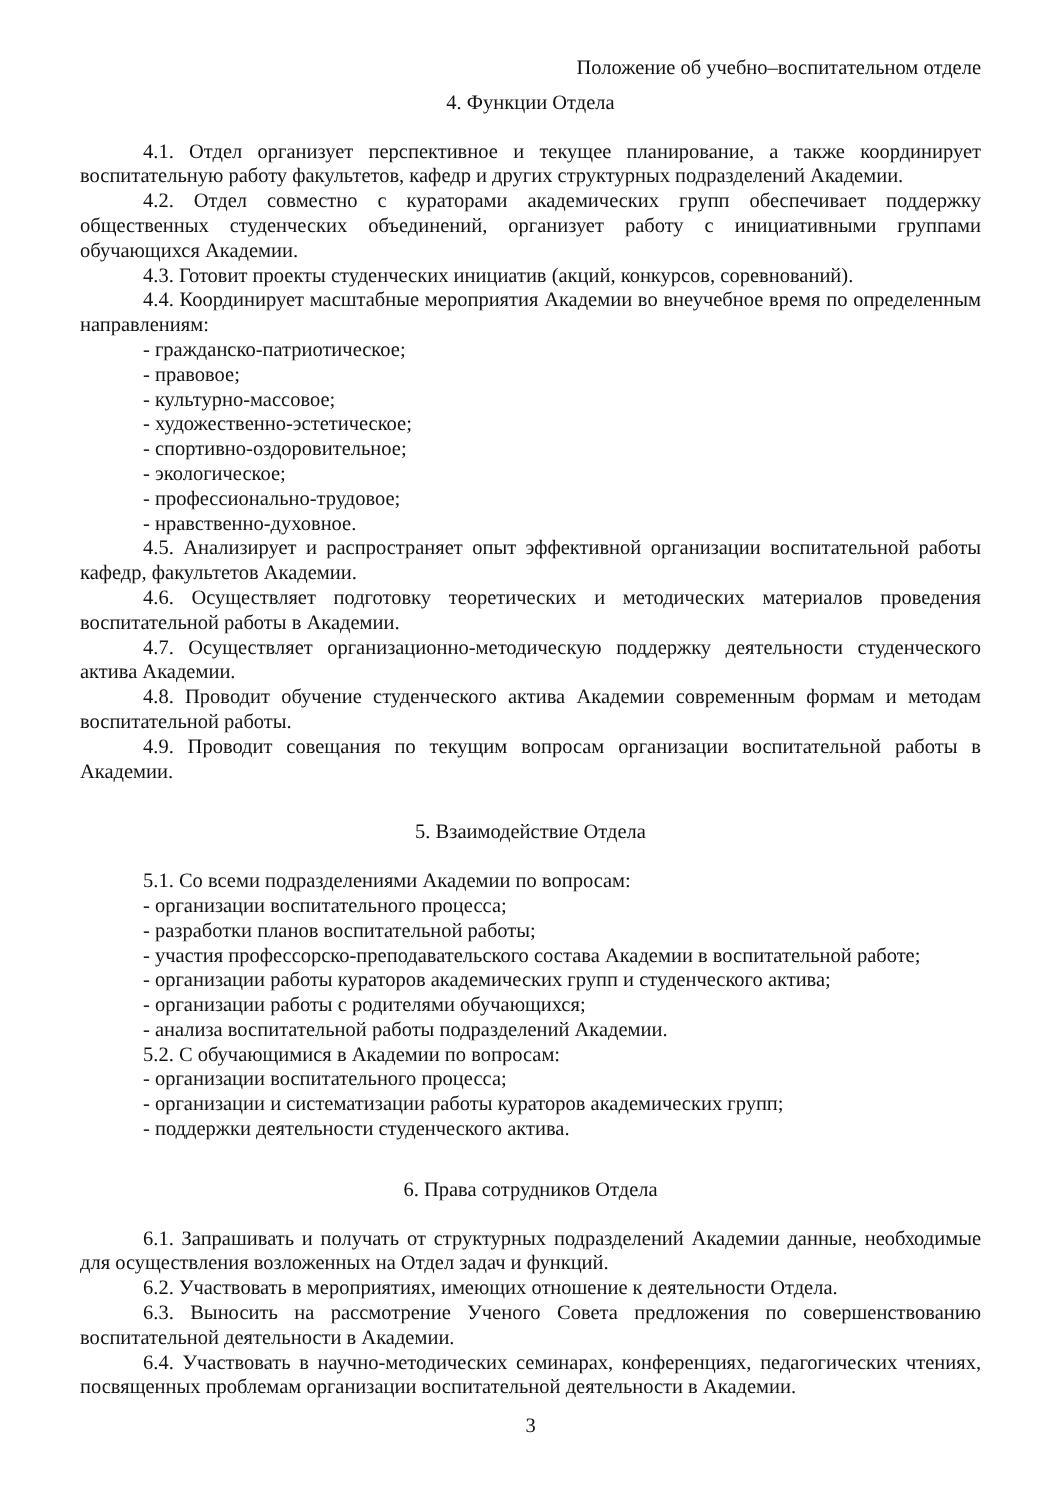Положение об учебно–воспитательном отделе
4. Функции Отдела
4.1. Отдел организует перспективное и текущее планирование, а также координирует воспитательную работу факультетов, кафедр и других структурных подразделений Академии.
4.2. Отдел совместно с кураторами академических групп обеспечивает поддержку общественных студенческих объединений, организует работу с инициативными группами обучающихся Академии.
4.3. Готовит проекты студенческих инициатив (акций, конкурсов, соревнований).
4.4. Координирует масштабные мероприятия Академии во внеучебное время по определенным направлениям:
- гражданско-патриотическое;
- правовое;
- культурно-массовое;
- художественно-эстетическое;
- спортивно-оздоровительное;
- экологическое;
- профессионально-трудовое;
- нравственно-духовное.
4.5. Анализирует и распространяет опыт эффективной организации воспитательной работы кафедр, факультетов Академии.
4.6. Осуществляет подготовку теоретических и методических материалов проведения воспитательной работы в Академии.
4.7. Осуществляет организационно-методическую поддержку деятельности студенческого актива Академии.
4.8. Проводит обучение студенческого актива Академии современным формам и методам воспитательной работы.
4.9. Проводит совещания по текущим вопросам организации воспитательной работы в Академии.
5. Взаимодействие Отдела
5.1. Со всеми подразделениями Академии по вопросам:
- организации воспитательного процесса;
- разработки планов воспитательной работы;
- участия профессорско-преподавательского состава Академии в воспитательной работе;
- организации работы кураторов академических групп и студенческого актива;
- организации работы с родителями обучающихся;
- анализа воспитательной работы подразделений Академии.
5.2. С обучающимися в Академии по вопросам:
- организации воспитательного процесса;
- организации и систематизации работы кураторов академических групп;
- поддержки деятельности студенческого актива.
6. Права сотрудников Отдела
6.1. Запрашивать и получать от структурных подразделений Академии данные, необходимые для осуществления возложенных на Отдел задач и функций.
6.2. Участвовать в мероприятиях, имеющих отношение к деятельности Отдела.
6.3. Выносить на рассмотрение Ученого Совета предложения по совершенствованию воспитательной деятельности в Академии.
6.4. Участвовать в научно-методических семинарах, конференциях, педагогических чтениях, посвященных проблемам организации воспитательной деятельности в Академии.
3